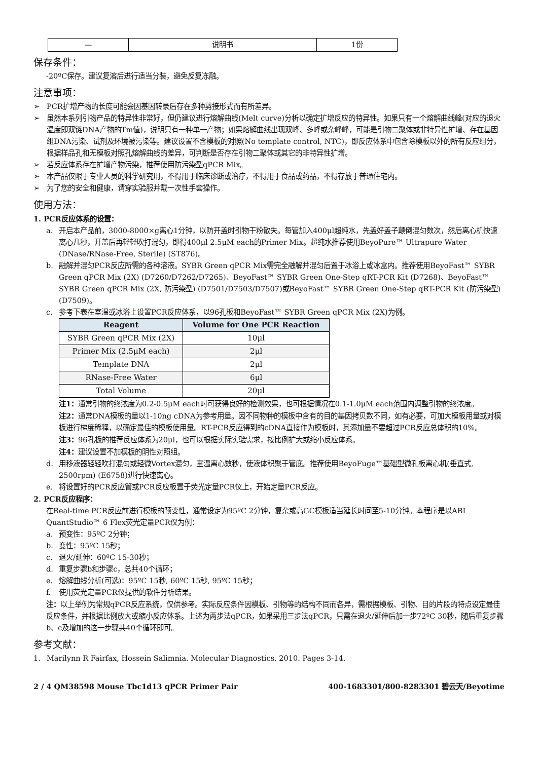| — | 说明书 | 1份 |
保存条件：
-20ºC保存。建议复溶后进行适当分装，避免反复冻融。
注意事项：
➢ PCR扩增产物的长度可能会因基因转录后存在多种剪接形式而有所差异。
➢ 虽然本系列引物产品的特异性非常好，但仍建议进行熔解曲线(Melt curve)分析以确定扩增反应的特异性。如果只有一个熔解曲线峰(对应的退火温度即双链DNA产物的Tm值)，说明只有一种单一产物；如果熔解曲线出现双峰、多峰或杂峰峰，可能是引物二聚体或非特异性扩增、存在基因组DNA污染、试剂及环境被污染等。建议设置不含模板的对照(No template control, NTC)，即反应体系中包含除模板以外的所有反应组分，根据样品孔和无模板对照孔熔解曲线的差异，可判断是否存在引物二聚体或其它的非特异性扩增。
➢ 若反应体系存在扩增产物污染，推荐使用防污染型qPCR Mix。
➢ 本产品仅限于专业人员的科学研究用，不得用于临床诊断或治疗，不得用于食品或药品，不得存放于普通住宅内。
➢ 为了您的安全和健康，请穿实验服并戴一次性手套操作。
使用方法：
1. PCR反应体系的设置：
a. 开启本产品前，3000-8000×g离心1分钟，以防开盖时引物干粉散失。每管加入400μl超纯水，先盖好盖子颠倒混匀数次，然后离心机快速离心几秒，开盖后再轻轻吹打混匀，即得400μl 2.5μM each的Primer Mix。超纯水推荐使用BeyoPure™ Ultrapure Water (DNase/RNase-Free, Sterile) (ST876)。
b. 融解并混匀PCR反应所需的各种溶液。SYBR Green qPCR Mix需完全融解并混匀后置于冰浴上或冰盒内。推荐使用BeyoFast™ SYBR Green qPCR Mix (2X) (D7260/D7262/D7265)、BeyoFast™ SYBR Green One-Step qRT-PCR Kit (D7268)、BeyoFast™ SYBR Green qPCR Mix (2X, 防污染型) (D7501/D7503/D7507)或BeyoFast™ SYBR Green One-Step qRT-PCR Kit (防污染型) (D7509)。
c. 参考下表在室温或冰浴上设置PCR反应体系，以96孔板和BeyoFast™ SYBR Green qPCR Mix (2X)为例。
| Reagent | Volume for One PCR Reaction |
| --- | --- |
| SYBR Green qPCR Mix (2X) | 10μl |
| Primer Mix (2.5μM each) | 2μl |
| Template DNA | 2μl |
| RNase-Free Water | 6μl |
| Total Volume | 20μl |
注1：通常引物的终浓度为0.2-0.5μM each时可获得良好的检测效果，也可根据情况在0.1-1.0μM each范围内调整引物的终浓度。
注2：通常DNA模板的量以1-10ng cDNA为参考用量。因不同物种的模板中含有的目的基因拷贝数不同，如有必要，可加大模板用量或对模板进行梯度稀释，以确定最佳的模板使用量。RT-PCR反应得到的cDNA直接作为模板时，其添加量不要超过PCR反应总体积的10%。
注3：96孔板的推荐反应体系为20μl，也可以根据实际实验需求，按比例扩大或缩小反应体系。
注4：建议设置不加模板的阴性对照组。
d. 用移液器轻轻吹打混匀或轻微Vortex混匀，室温离心数秒，使液体积聚于管底。推荐使用BeyoFuge™基础型微孔板离心机(垂直式, 2500rpm) (E6758)进行快速离心。
e. 将设置好的PCR反应管或PCR反应板置于荧光定量PCR仪上，开始定量PCR反应。
2. PCR反应程序：
在Real-time PCR反应前进行模板的预变性，通常设定为95ºC 2分钟，复杂或高GC模板适当延长时间至5-10分钟。本程序是以ABI QuantStudio™ 6 Flex荧光定量PCR仪为例：
a. 预变性：95ºC 2分钟；
b. 变性：95ºC 15秒；
c. 退火/延伸：60ºC 15-30秒；
d. 重复步骤b和步骤c，总共40个循环；
e. 熔解曲线分析(可选)：95ºC 15秒, 60ºC 15秒, 95ºC 15秒；
f. 使用荧光定量PCR仪提供的软件分析结果。
注：以上举例为常规qPCR反应系统，仅供参考。实际反应条件因模板、引物等的结构不同而各异，需根据模板、引物、目的片段的特点设定最佳反应条件，并根据比例放大或缩小反应体系。上述为两步法qPCR，如果采用三步法qPCR，只需在退火/延伸后加一步72ºC 30秒，随后重复步骤b、c及增加的这一步骤共40个循环即可。
参考文献：
1. Marilynn R Fairfax, Hossein Salimnia. Molecular Diagnostics. 2010. Pages 3-14.
2 / 4 QM38598 Mouse Tbc1d13 qPCR Primer Pair 400-1683301/800-8283301 碧云天/Beyotime